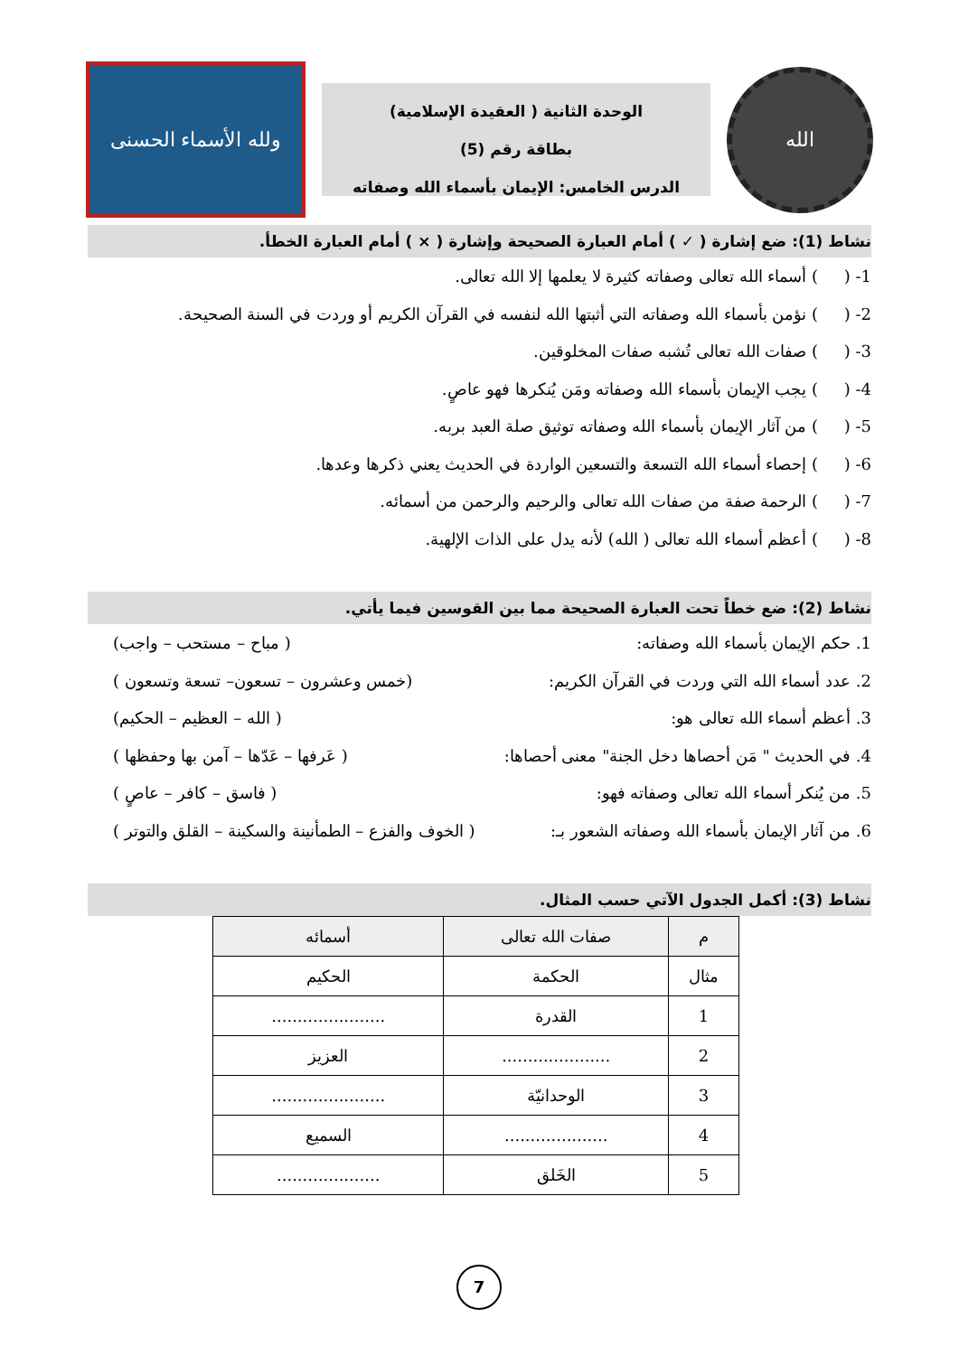الله
الوحدة الثانية ( العقيدة الإسلامية)
بطاقة رقم (5)
الدرس الخامس: الإيمان بأسماء الله وصفاته
ولله الأسماء الحسنى
نشاط (1): ضع إشارة ( ✓ ) أمام العبارة الصحيحة وإشارة ( × ) أمام العبارة الخطأ.
1- ( ) أسماء الله تعالى وصفاته كثيرة لا يعلمها إلا الله تعالى.
2- ( ) نؤمن بأسماء الله وصفاته التي أثبتها الله لنفسه في القرآن الكريم أو وردت في السنة الصحيحة.
3- ( ) صفات الله تعالى تُشبه صفات المخلوقين.
4- ( ) يجب الإيمان بأسماء الله وصفاته ومَن يُنكرها فهو عاصٍ.
5- ( ) من آثار الإيمان بأسماء الله وصفاته توثيق صلة العبد بربه.
6- ( ) إحصاء أسماء الله التسعة والتسعين الواردة في الحديث يعني ذكرها وعدها.
7- ( ) الرحمة صفة من صفات الله تعالى والرحيم والرحمن من أسمائه.
8- ( ) أعظم أسماء الله تعالى ( الله) لأنه يدل على الذات الإلهية.
نشاط (2): ضع خطاً تحت العبارة الصحيحة مما بين القوسين فيما يأتي.
1. حكم الإيمان بأسماء الله وصفاته: ( مباح – مستحب – واجب)
2. عدد أسماء الله التي وردت في القرآن الكريم: (خمس وعشرون – تسعون– تسعة وتسعون )
3. أعظم أسماء الله تعالى هو: ( الله – العظيم – الحكيم)
4. في الحديث " مَن أحصاها دخل الجنة" معنى أحصاها: ( عَرفها – عَدّها – آمن بها وحفظها )
5. من يُنكر أسماء الله تعالى وصفاته فهو: ( فاسق – كافر – عاصٍ )
6. من آثار الإيمان بأسماء الله وصفاته الشعور بـ: ( الخوف والفزع – الطمأنينة والسكينة – القلق والتوتر )
نشاط (3): أكمل الجدول الآتي حسب المثال.
| م | صفات الله تعالى | أسمائه |
| --- | --- | --- |
| مثال | الحكمة | الحكيم |
| 1 | القدرة | ...................... |
| 2 | ..................... | العزيز |
| 3 | الوحدانيّة | ...................... |
| 4 | .................... | السميع |
| 5 | الخَلق | .................... |
7